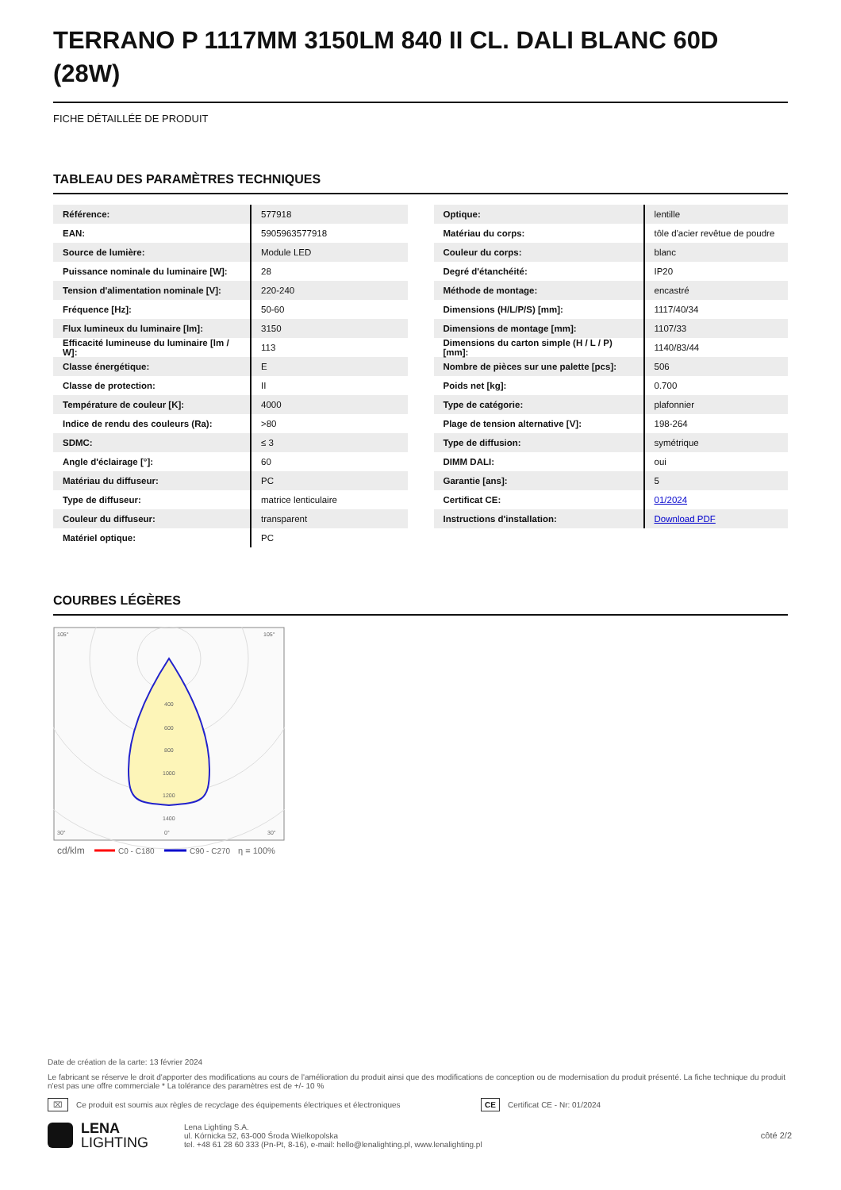TERRANO P 1117MM 3150LM 840 II CL. DALI BLANC 60D (28W)
FICHE DÉTAILLÉE DE PRODUIT
TABLEAU DES PARAMÈTRES TECHNIQUES
| Référence: | 577918 |
| EAN: | 5905963577918 |
| Source de lumière: | Module LED |
| Puissance nominale du luminaire [W]: | 28 |
| Tension d'alimentation nominale [V]: | 220-240 |
| Fréquence [Hz]: | 50-60 |
| Flux lumineux du luminaire [lm]: | 3150 |
| Efficacité lumineuse du luminaire [lm / W]: | 113 |
| Classe énergétique: | E |
| Classe de protection: | II |
| Température de couleur [K]: | 4000 |
| Indice de rendu des couleurs (Ra): | >80 |
| SDMC: | ≤ 3 |
| Angle d'éclairage [°]: | 60 |
| Matériau du diffuseur: | PC |
| Type de diffuseur: | matrice lenticulaire |
| Couleur du diffuseur: | transparent |
| Matériel optique: | PC |
| Optique: | lentille |
| Matériau du corps: | tôle d'acier revêtue de poudre |
| Couleur du corps: | blanc |
| Degré d'étanchéité: | IP20 |
| Méthode de montage: | encastré |
| Dimensions (H/L/P/S) [mm]: | 1117/40/34 |
| Dimensions de montage [mm]: | 1107/33 |
| Dimensions du carton simple (H / L / P) [mm]: | 1140/83/44 |
| Nombre de pièces sur une palette [pcs]: | 506 |
| Poids net [kg]: | 0.700 |
| Type de catégorie: | plafonnier |
| Plage de tension alternative [V]: | 198-264 |
| Type de diffusion: | symétrique |
| DIMM DALI: | oui |
| Garantie [ans]: | 5 |
| Certificat CE: | 01/2024 |
| Instructions d'installation: | Download PDF |
COURBES LÉGÈRES
400
600
800
1000
1200
1400
105°
105°
30°
0°
30°
cd/klm
C0 - C180
C90 - C270
η = 100%
Date de création de la carte: 13 février 2024
Le fabricant se réserve le droit d'apporter des modifications au cours de l'amélioration du produit ainsi que des modifications de conception ou de modernisation du produit présenté. La fiche technique du produit n'est pas une offre commerciale * La tolérance des paramètres est de +/- 10 %
⌧ Ce produit est soumis aux règles de recyclage des équipements électriques et électroniques CE Certificat CE - Nr: 01/2024
LENA
LIGHTING Lena Lighting S.A.
ul. Kórnicka 52, 63-000 Środa Wielkopolska
tel. +48 61 28 60 333 (Pn-Pt, 8-16), e-mail: hello@lenalighting.pl, www.lenalighting.pl côté 2/2